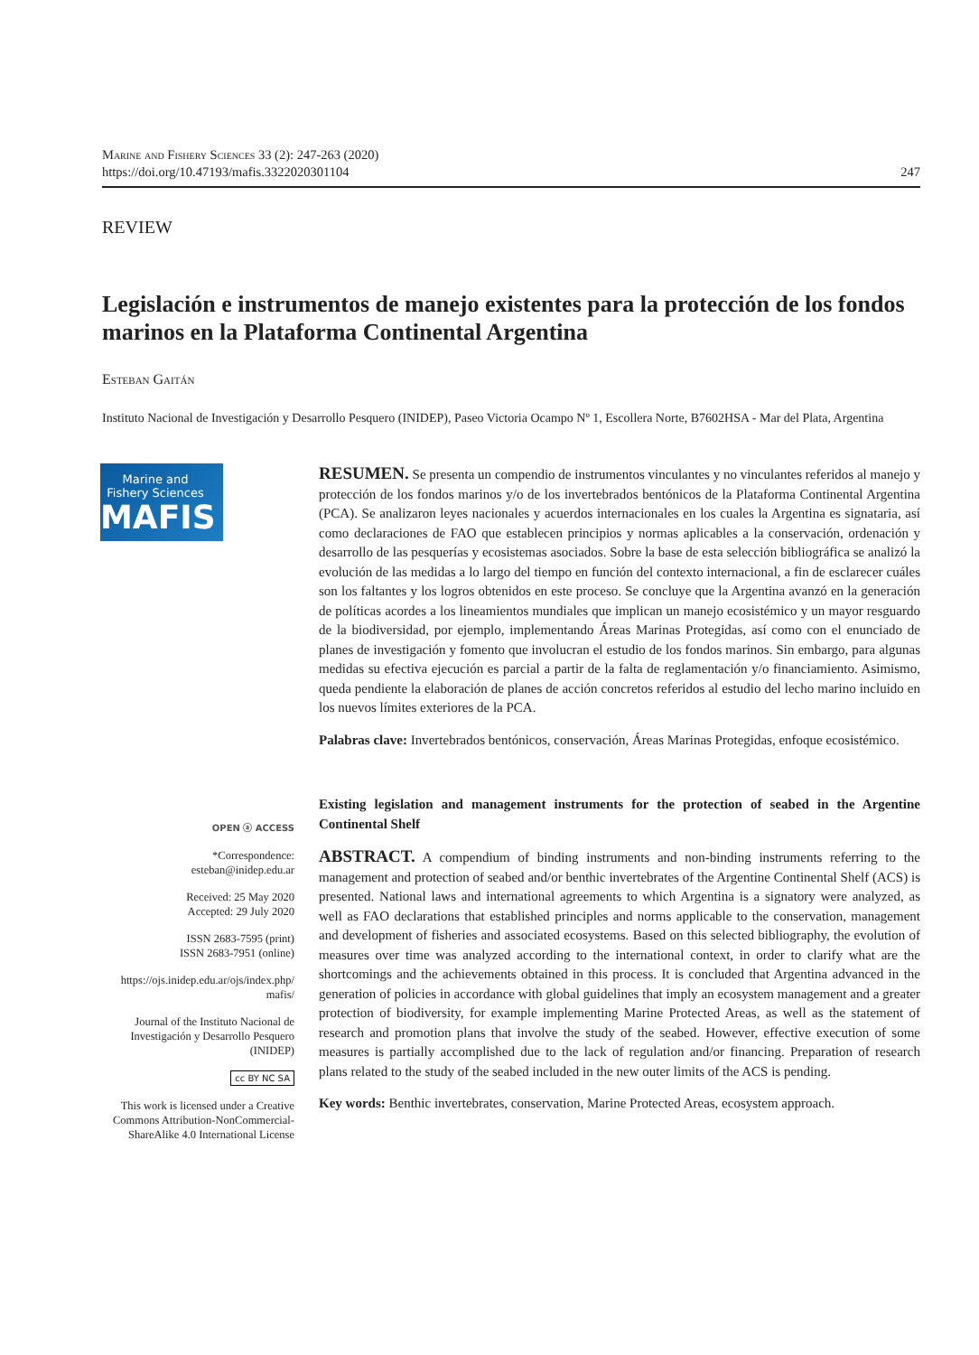Marine and Fishery Sciences 33 (2): 247-263 (2020)
https://doi.org/10.47193/mafis.3322020301104 247
REVIEW
Legislación e instrumentos de manejo existentes para la protección de los fondos marinos en la Plataforma Continental Argentina
Esteban Gaitán
Instituto Nacional de Investigación y Desarrollo Pesquero (INIDEP), Paseo Victoria Ocampo Nº 1, Escollera Norte, B7602HSA - Mar del Plata, Argentina
Marine and
Fishery Sciences
MAFIS
OPEN ⓐ ACCESS
*Correspondence:
esteban@inidep.edu.ar
Received: 25 May 2020
Accepted: 29 July 2020
ISSN 2683-7595 (print)
ISSN 2683-7951 (online)
https://ojs.inidep.edu.ar/ojs/index.php/
mafis/
Journal of the Instituto Nacional de Investigación y Desarrollo Pesquero (INIDEP)
cc BY NC SA
This work is licensed under a Creative Commons Attribution-NonCommercial-ShareAlike 4.0 International License
RESUMEN. Se presenta un compendio de instrumentos vinculantes y no vinculantes referidos al manejo y protección de los fondos marinos y/o de los invertebrados bentónicos de la Plataforma Continental Argentina (PCA). Se analizaron leyes nacionales y acuerdos internacionales en los cuales la Argentina es signataria, así como declaraciones de FAO que establecen principios y normas aplicables a la conservación, ordenación y desarrollo de las pesquerías y ecosistemas asociados. Sobre la base de esta selección bibliográfica se analizó la evolución de las medidas a lo largo del tiempo en función del contexto internacional, a fin de esclarecer cuáles son los faltantes y los logros obtenidos en este proceso. Se concluye que la Argentina avanzó en la generación de políticas acordes a los lineamientos mundiales que implican un manejo ecosistémico y un mayor resguardo de la biodiversidad, por ejemplo, implementando Áreas Marinas Protegidas, así como con el enunciado de planes de investigación y fomento que involucran el estudio de los fondos marinos. Sin embargo, para algunas medidas su efectiva ejecución es parcial a partir de la falta de reglamentación y/o financiamiento. Asimismo, queda pendiente la elaboración de planes de acción concretos referidos al estudio del lecho marino incluido en los nuevos límites exteriores de la PCA.
Palabras clave: Invertebrados bentónicos, conservación, Áreas Marinas Protegidas, enfoque ecosistémico.
Existing legislation and management instruments for the protection of seabed in the Argentine Continental Shelf
ABSTRACT. A compendium of binding instruments and non-binding instruments referring to the management and protection of seabed and/or benthic invertebrates of the Argentine Continental Shelf (ACS) is presented. National laws and international agreements to which Argentina is a signatory were analyzed, as well as FAO declarations that established principles and norms applicable to the conservation, management and development of fisheries and associated ecosystems. Based on this selected bibliography, the evolution of measures over time was analyzed according to the international context, in order to clarify what are the shortcomings and the achievements obtained in this process. It is concluded that Argentina advanced in the generation of policies in accordance with global guidelines that imply an ecosystem management and a greater protection of biodiversity, for example implementing Marine Protected Areas, as well as the statement of research and promotion plans that involve the study of the seabed. However, effective execution of some measures is partially accomplished due to the lack of regulation and/or financing. Preparation of research plans related to the study of the seabed included in the new outer limits of the ACS is pending.
Key words: Benthic invertebrates, conservation, Marine Protected Areas, ecosystem approach.